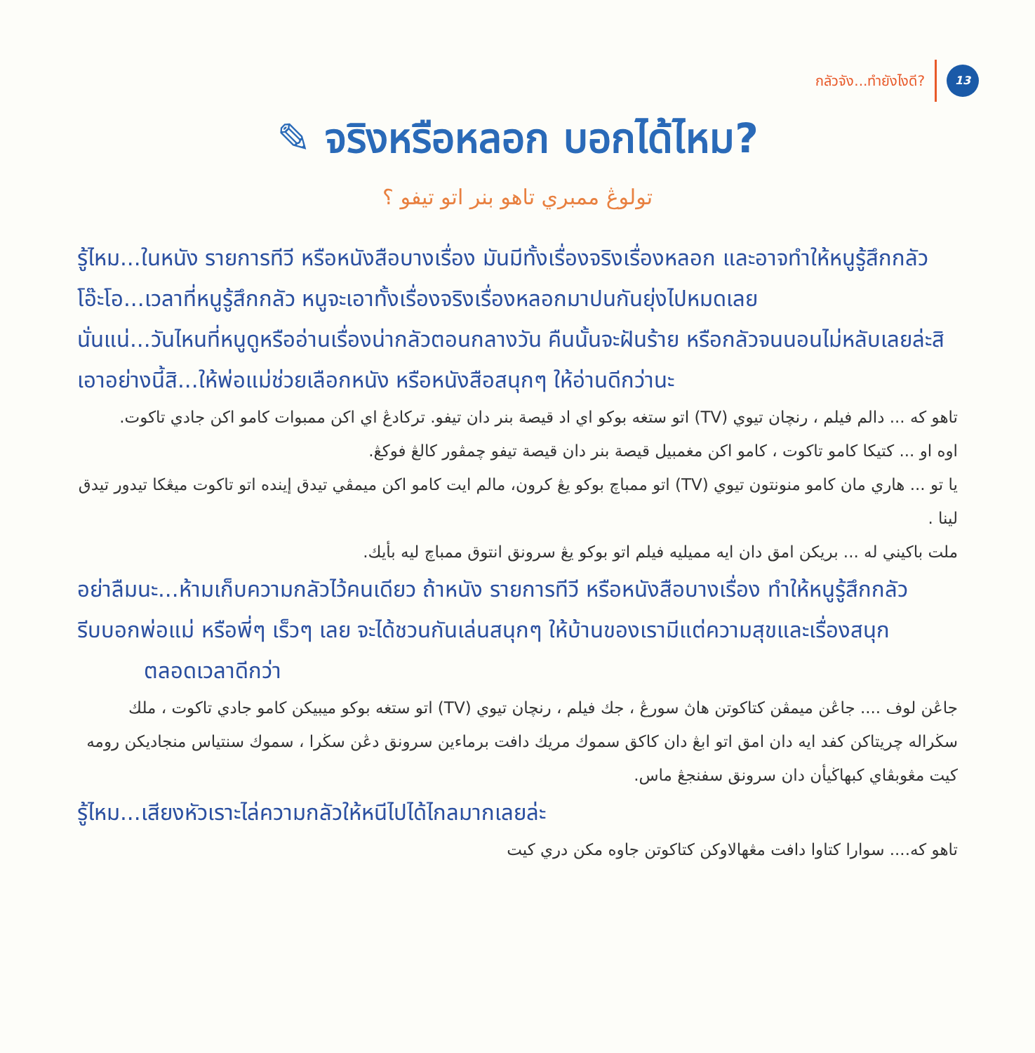กลัวจัง...ทำยังไงดี? 13
✎ จริงหรือหลอก บอกได้ไหม?
تولوڠ ممبري تاهو بنر اتو تيفو ؟
รู้ไหม...ในหนัง รายการทีวี หรือหนังสือบางเรื่อง มันมีทั้งเรื่องจริงเรื่องหลอก และอาจทำให้หนูรู้สึกกลัว
โอ๊ะโอ...เวลาที่หนูรู้สึกกลัว หนูจะเอาทั้งเรื่องจริงเรื่องหลอกมาปนกันยุ่งไปหมดเลย
นั่นแน่...วันไหนที่หนูดูหรืออ่านเรื่องน่ากลัวตอนกลางวัน คืนนั้นจะฝันร้าย หรือกลัวจนนอนไม่หลับเลยล่ะสิ
เอาอย่างนี้สิ...ให้พ่อแม่ช่วยเลือกหนัง หรือหนังสือสนุกๆ ให้อ่านดีกว่านะ
تاهو كه ... دالم فيلم ، رنچان تيوي (TV) اتو ستغه بوكو اي اد قيصة بنر دان تيفو. تركادڠ اي اكن ممبوات كامو اكن جادي تاكوت.
اوه او ... كتيكا كامو تاكوت ، كامو اكن مغمبيل قيصة بنر دان قيصة تيفو چمڤور كالڠ فوكڠ.
يا تو ... هاري مان كامو منونتون تيوي (TV) اتو ممباچ بوكو يڠ كرون، مالم ايت كامو اكن ميمڤي تيدق إينده اتو تاكوت ميڠكا تيدور تيدق لينا .
ملت باكيني له ... بريكن امق دان ايه مميليه فيلم اتو بوكو يڠ سرونق انتوق ممباچ ليه بأيك.
อย่าลืมนะ...ห้ามเก็บความกลัวไว้คนเดียว ถ้าหนัง รายการทีวี หรือหนังสือบางเรื่อง ทำให้หนูรู้สึกกลัว
รีบบอกพ่อแม่ หรือพี่ๆ เร็วๆ เลย จะได้ชวนกันเล่นสนุกๆ ให้บ้านของเรามีแต่ความสุขและเรื่องสนุก
ตลอดเวลาดีกว่า
جاڠن لوف .... جاڠن ميمڤن كتاكوتن هاڽ سورڠ ، جك فيلم ، رنچان تيوي (TV) اتو ستغه بوكو ميبيكن كامو جادي تاكوت ، ملك سڬراله چريتاكن كفد ايه دان امق اتو ابڠ دان كاكق سموك مريك دافت برماءين سرونق دڠن سڬرا ، سموك سنتياس منجاديكن رومه كيت مڠوبڤاي كبهاڬيأن دان سرونق سفنجڠ ماس.
รู้ไหม...เสียงหัวเราะไล่ความกลัวให้หนีไปได้ไกลมากเลยล่ะ
تاهو كه.... سوارا كتاوا دافت مڠهالاوكن كتاكوتن جاوه مكن دري كيت